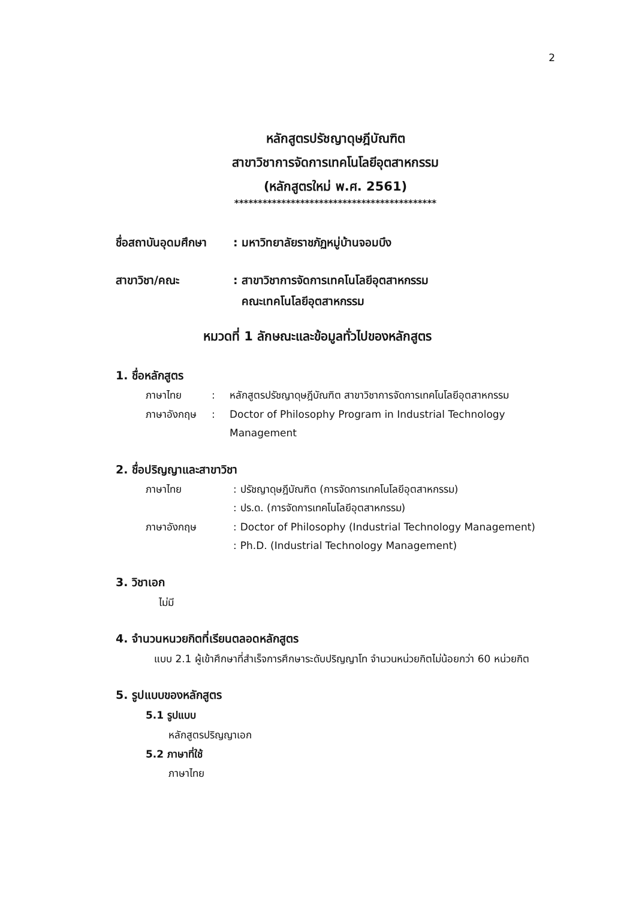2
หลักสูตรปรัชญาดุษฎีบัณฑิต
สาขาวิชาการจัดการเทคโนโลยีอุตสาหกรรม
(หลักสูตรใหม่ พ.ศ. 2561)
*******************************************
| ชื่อสถาบันอุดมศึกษา | : | มหาวิทยาลัยราชภัฏหมู่บ้านจอมบึง |
| สาขาวิชา/คณะ | : | สาขาวิชาการจัดการเทคโนโลยีอุตสาหกรรม คณะเทคโนโลยีอุตสาหกรรม |
หมวดที่ 1 ลักษณะและข้อมูลทั่วไปของหลักสูตร
1. ชื่อหลักสูตร
| ภาษาไทย | : | หลักสูตรปรัชญาดุษฎีบัณฑิต สาขาวิชาการจัดการเทคโนโลยีอุตสาหกรรม |
| ภาษาอังกฤษ | : | Doctor of Philosophy Program in Industrial Technology Management |
2. ชื่อปริญญาและสาขาวิชา
| ภาษาไทย | : | ปรัชญาดุษฎีบัณฑิต (การจัดการเทคโนโลยีอุตสาหกรรม) |
| | : | ปร.ด. (การจัดการเทคโนโลยีอุตสาหกรรม) |
| ภาษาอังกฤษ | : | Doctor of Philosophy (Industrial Technology Management) |
| | : | Ph.D. (Industrial Technology Management) |
3. วิชาเอก
ไม่มี
4. จำนวนหนวยกิตที่เรียนตลอดหลักสูตร
แบบ 2.1 ผู้เข้าศึกษาที่สำเร็จการศึกษาระดับปริญญาโท จำนวนหน่วยกิตไม่น้อยกว่า 60 หน่วยกิต
5. รูปแบบของหลักสูตร
5.1 รูปแบบ
หลักสูตรปริญญาเอก
5.2 ภาษาที่ใช้
ภาษาไทย